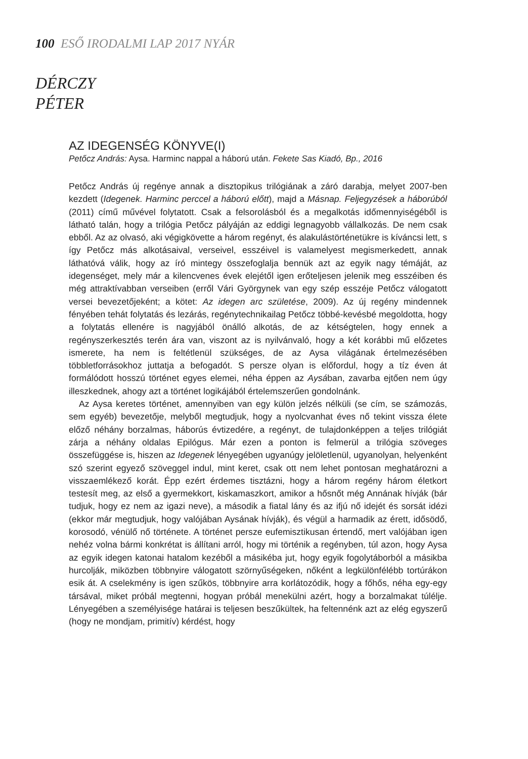100 ESŐ IRODALMI LAP 2017 NYÁR
DÉRCZY
PÉTER
AZ IDEGENSÉG KÖNYVE(I)
Petőcz András: Aysa. Harminc nappal a háború után. Fekete Sas Kiadó, Bp., 2016
Petőcz András új regénye annak a disztopikus trilógiának a záró darabja, melyet 2007-ben kezdett (Idegenek. Harminc perccel a háború előtt), majd a Másnap. Feljegyzések a háborúból (2011) című művével folytatott. Csak a felsorolásból és a megalkotás időmennyiségéből is látható talán, hogy a trilógia Petőcz pályáján az eddigi legnagyobb vállalkozás. De nem csak ebből. Az az olvasó, aki végigkövette a három regényt, és alakulástörténetükre is kíváncsi lett, s így Petőcz más alkotásaival, verseivel, esszéivel is valamelyest megismerkedett, annak láthatóvá válik, hogy az író mintegy összefoglalja bennük azt az egyik nagy témáját, az idegenséget, mely már a kilencvenes évek elejétől igen erőteljesen jelenik meg esszéiben és még attraktívabban verseiben (erről Vári Györgynek van egy szép esszéje Petőcz válogatott versei bevezetőjeként; a kötet: Az idegen arc születése, 2009). Az új regény mindennek fényében tehát folytatás és lezárás, regénytechnikailag Petőcz többé-kevésbé megoldotta, hogy a folytatás ellenére is nagyjából önálló alkotás, de az kétségtelen, hogy ennek a regényszerkesztés terén ára van, viszont az is nyilvánvaló, hogy a két korábbi mű előzetes ismerete, ha nem is feltétlenül szükséges, de az Aysa világának értelmezésében többletforrásokhoz juttatja a befogadót. S persze olyan is előfordul, hogy a tíz éven át formálódott hosszú történet egyes elemei, néha éppen az Aysában, zavarba ejtően nem úgy illeszkednek, ahogy azt a történet logikájából értelemszerűen gondolnánk.
Az Aysa keretes történet, amennyiben van egy külön jelzés nélküli (se cím, se számozás, sem egyéb) bevezetője, melyből megtudjuk, hogy a nyolcvanhat éves nő tekint vissza élete előző néhány borzalmas, háborús évtizedére, a regényt, de tulajdonképpen a teljes trilógiát zárja a néhány oldalas Epilógus. Már ezen a ponton is felmerül a trilógia szöveges összefüggése is, hiszen az Idegenek lényegében ugyanúgy jelöletlenül, ugyanolyan, helyenként szó szerint egyező szöveggel indul, mint keret, csak ott nem lehet pontosan meghatározni a visszaemlékező korát. Épp ezért érdemes tisztázni, hogy a három regény három életkort testesít meg, az első a gyermekkort, kiskamaszkort, amikor a hősnőt még Annának hívják (bár tudjuk, hogy ez nem az igazi neve), a második a fiatal lány és az ifjú nő idejét és sorsát idézi (ekkor már megtudjuk, hogy valójában Aysának hívják), és végül a harmadik az érett, idősödő, korosodó, vénülő nő története. A történet persze eufemisztikusan értendő, mert valójában igen nehéz volna bármi konkrétat is állítani arról, hogy mi történik a regényben, túl azon, hogy Aysa az egyik idegen katonai hatalom kezéből a másikéba jut, hogy egyik fogolytáborból a másikba hurcolják, miközben többnyire válogatott szörnyűségeken, nőként a legkülönfélébb tortúrákon esik át. A cselekmény is igen szűkös, többnyire arra korlátozódik, hogy a főhős, néha egy-egy társával, miket próbál megtenni, hogyan próbál menekülni azért, hogy a borzalmakat túlélje. Lényegében a személyisége határai is teljesen beszűkültek, ha feltennénk azt az elég egyszerű (hogy ne mondjam, primitív) kérdést, hogy